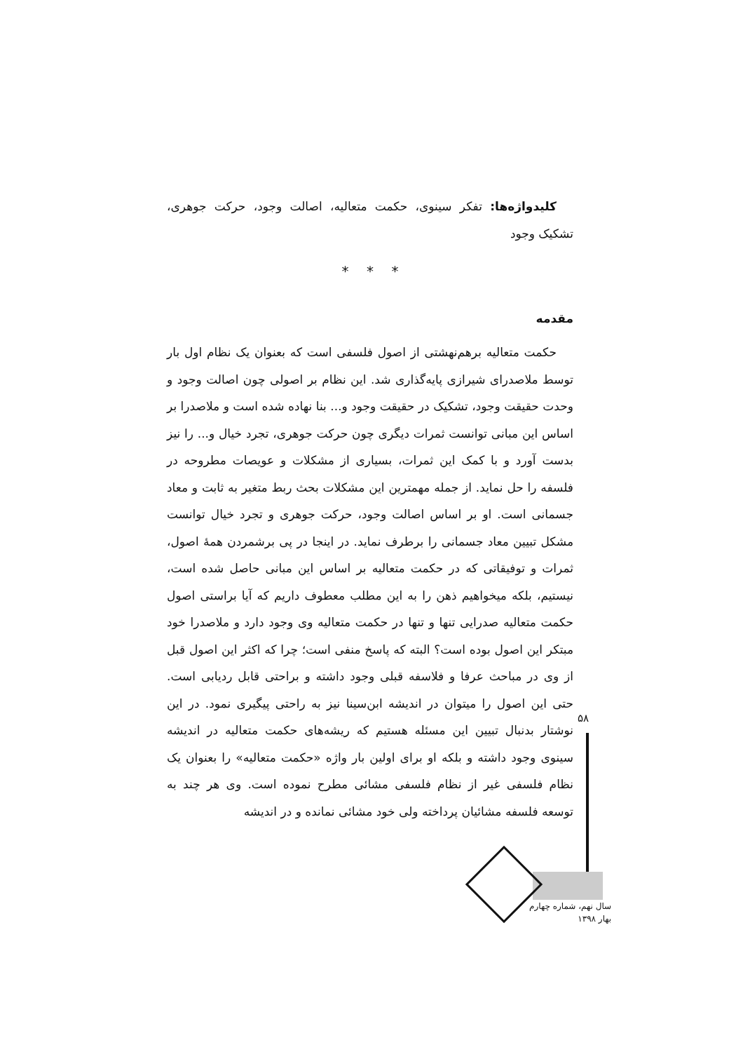کلیدواژه‌ها: تفکر سینوی، حکمت متعالیه، اصالت وجود، حرکت جوهری، تشکیک وجود
* * *
مقدمه
حکمت متعالیه برهم‌نهشتی از اصول فلسفی است که بعنوان یک نظام اول بار توسط ملاصدرای شیرازی پایه‌گذاری شد. این نظام بر اصولی چون اصالت وجود و وحدت حقیقت وجود، تشکیک در حقیقت وجود و... بنا نهاده شده است و ملاصدرا بر اساس این مبانی توانست ثمرات دیگری چون حرکت جوهری، تجرد خیال و... را نیز بدست آورد و با کمک این ثمرات، بسیاری از مشکلات و عویصات مطروحه در فلسفه را حل نماید. از جمله مهمترین این مشکلات بحث ربط متغیر به ثابت و معاد جسمانی است. او بر اساس اصالت وجود، حرکت جوهری و تجرد خیال توانست مشکل تبیین معاد جسمانی را برطرف نماید. در اینجا در پی برشمردن همهٔ اصول، ثمرات و توفیقاتی که در حکمت متعالیه بر اساس این مبانی حاصل شده است، نیستیم، بلکه میخواهیم ذهن را به این مطلب معطوف داریم که آیا براستی اصول حکمت متعالیه صدرایی تنها و تنها در حکمت متعالیه وی وجود دارد و ملاصدرا خود مبتکر این اصول بوده است؟ البته که پاسخ منفی است؛ چرا که اکثر این اصول قبل از وی در مباحث عرفا و فلاسفه قبلی وجود داشته و براحتی قابل ردیابی است. حتی این اصول را میتوان در اندیشه ابن‌سینا نیز به راحتی پیگیری نمود. در این نوشتار بدنبال تبیین این مسئله هستیم که ریشه‌های حکمت متعالیه در اندیشه سینوی وجود داشته و بلکه او برای اولین بار واژه «حکمت متعالیه» را بعنوان یک نظام فلسفی غیر از نظام فلسفی مشائی مطرح نموده است. وی هر چند به توسعه فلسفه مشائیان پرداخته ولی خود مشائی نمانده و در اندیشه
۵۸
سال نهم، شماره چهارم
بهار ۱۳۹۸